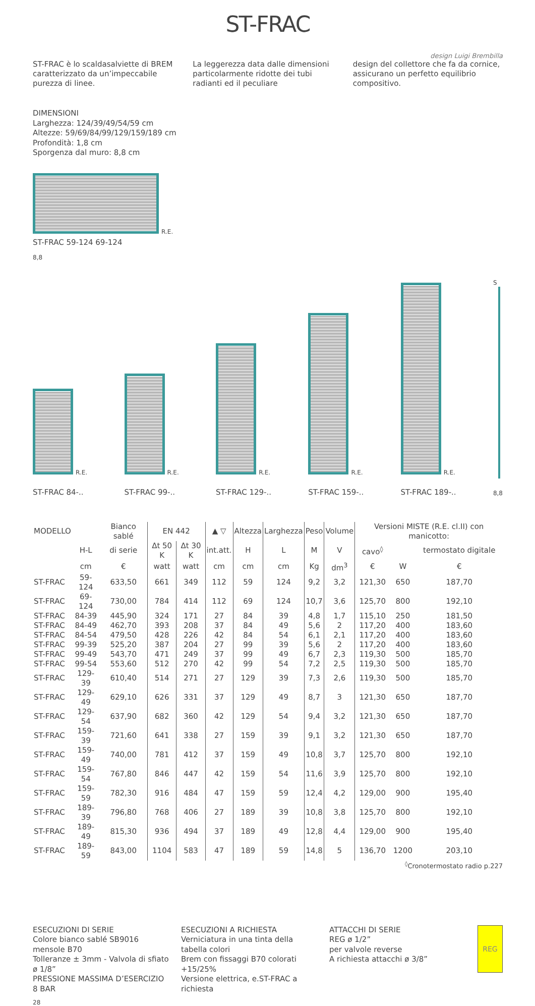ST-FRAC
design Luigi Brembilla
ST-FRAC è lo scaldasalviette di BREM caratterizzato da un’impeccabile purezza di linee.
La leggerezza data dalle dimensioni particolarmente ridotte dei tubi radianti ed il peculiare
design del collettore che fa da cornice, assicurano un perfetto equilibrio compositivo.
DIMENSIONI
Larghezza: 124/39/49/54/59 cm
Altezze: 59/69/84/99/129/159/189 cm
Profondità: 1,8 cm
Sporgenza dal muro: 8,8 cm
R.E.
ST-FRAC 59-124 69-124
8,8
R.E.
ST-FRAC 84-..
R.E.
ST-FRAC 99-..
R.E.
ST-FRAC 129-..
R.E.
ST-FRAC 159-..
R.E.
ST-FRAC 189-..
S
8,8
| MODELLO | | Bianco sablé | EN 442 | | ▲ ▽ | Altezza | Larghezza | Peso | Volume | Versioni MISTE (R.E. cl.II) con manicotto: | | |
| --- | --- | --- | --- | --- | --- | --- | --- | --- | --- | --- | --- | --- |
| | H-L | di serie | Δt 50 K | Δt 30 K | int.att. | H | L | M | V | cavo<sup>◊</sup> | | termostato digitale |
| | cm | € | watt | watt | cm | cm | cm | Kg | dm<sup>3</sup> | € | W | € |
| ST-FRAC | 59-124 | 633,50 | 661 | 349 | 112 | 59 | 124 | 9,2 | 3,2 | 121,30 | 650 | 187,70 |
| ST-FRAC | 69-124 | 730,00 | 784 | 414 | 112 | 69 | 124 | 10,7 | 3,6 | 125,70 | 800 | 192,10 |
| ST-FRAC | 84-39 | 445,90 | 324 | 171 | 27 | 84 | 39 | 4,8 | 1,7 | 115,10 | 250 | 181,50 |
| ST-FRAC | 84-49 | 462,70 | 393 | 208 | 37 | 84 | 49 | 5,6 | 2 | 117,20 | 400 | 183,60 |
| ST-FRAC | 84-54 | 479,50 | 428 | 226 | 42 | 84 | 54 | 6,1 | 2,1 | 117,20 | 400 | 183,60 |
| ST-FRAC | 99-39 | 525,20 | 387 | 204 | 27 | 99 | 39 | 5,6 | 2 | 117,20 | 400 | 183,60 |
| ST-FRAC | 99-49 | 543,70 | 471 | 249 | 37 | 99 | 49 | 6,7 | 2,3 | 119,30 | 500 | 185,70 |
| ST-FRAC | 99-54 | 553,60 | 512 | 270 | 42 | 99 | 54 | 7,2 | 2,5 | 119,30 | 500 | 185,70 |
| ST-FRAC | 129-39 | 610,40 | 514 | 271 | 27 | 129 | 39 | 7,3 | 2,6 | 119,30 | 500 | 185,70 |
| ST-FRAC | 129-49 | 629,10 | 626 | 331 | 37 | 129 | 49 | 8,7 | 3 | 121,30 | 650 | 187,70 |
| ST-FRAC | 129-54 | 637,90 | 682 | 360 | 42 | 129 | 54 | 9,4 | 3,2 | 121,30 | 650 | 187,70 |
| ST-FRAC | 159-39 | 721,60 | 641 | 338 | 27 | 159 | 39 | 9,1 | 3,2 | 121,30 | 650 | 187,70 |
| ST-FRAC | 159-49 | 740,00 | 781 | 412 | 37 | 159 | 49 | 10,8 | 3,7 | 125,70 | 800 | 192,10 |
| ST-FRAC | 159-54 | 767,80 | 846 | 447 | 42 | 159 | 54 | 11,6 | 3,9 | 125,70 | 800 | 192,10 |
| ST-FRAC | 159-59 | 782,30 | 916 | 484 | 47 | 159 | 59 | 12,4 | 4,2 | 129,00 | 900 | 195,40 |
| ST-FRAC | 189-39 | 796,80 | 768 | 406 | 27 | 189 | 39 | 10,8 | 3,8 | 125,70 | 800 | 192,10 |
| ST-FRAC | 189-49 | 815,30 | 936 | 494 | 37 | 189 | 49 | 12,8 | 4,4 | 129,00 | 900 | 195,40 |
| ST-FRAC | 189-59 | 843,00 | 1104 | 583 | 47 | 189 | 59 | 14,8 | 5 | 136,70 | 1200 | 203,10 |
<sup>◊</sup>Cronotermostato radio p.227
ESECUZIONI DI SERIE
Colore bianco sablé SB9016 mensole B70
Tolleranze ± 3mm - Valvola di sfiato ø 1/8”
PRESSIONE MASSIMA D’ESERCIZIO 8 BAR
ESECUZIONI A RICHIESTA
Verniciatura in una tinta della tabella colori
Brem con fissaggi B70 colorati +15/25%
Versione elettrica, e.ST-FRAC a richiesta
ATTACCHI DI SERIE
REG ø 1/2”
per valvole reverse
A richiesta attacchi ø 3/8”
REG
28